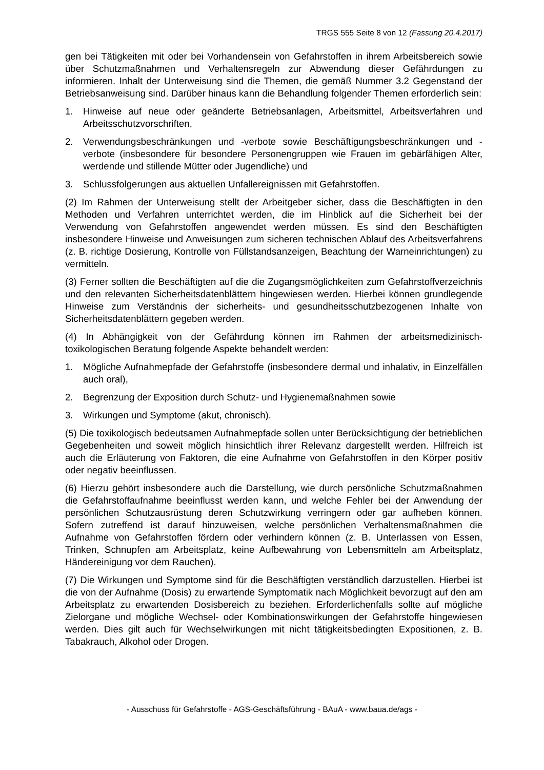TRGS 555 Seite 8 von 12 (Fassung 20.4.2017)
gen bei Tätigkeiten mit oder bei Vorhandensein von Gefahrstoffen in ihrem Arbeitsbereich sowie über Schutzmaßnahmen und Verhaltensregeln zur Abwendung dieser Gefährdungen zu informieren. Inhalt der Unterweisung sind die Themen, die gemäß Nummer 3.2 Gegenstand der Betriebsanweisung sind. Darüber hinaus kann die Behandlung folgender Themen erforderlich sein:
1. Hinweise auf neue oder geänderte Betriebsanlagen, Arbeitsmittel, Arbeitsverfahren und Arbeitsschutzvorschriften,
2. Verwendungsbeschränkungen und -verbote sowie Beschäftigungsbeschränkungen und -verbote (insbesondere für besondere Personengruppen wie Frauen im gebärfähigen Alter, werdende und stillende Mütter oder Jugendliche) und
3. Schlussfolgerungen aus aktuellen Unfallereignissen mit Gefahrstoffen.
(2) Im Rahmen der Unterweisung stellt der Arbeitgeber sicher, dass die Beschäftigten in den Methoden und Verfahren unterrichtet werden, die im Hinblick auf die Sicherheit bei der Verwendung von Gefahrstoffen angewendet werden müssen. Es sind den Beschäftigten insbesondere Hinweise und Anweisungen zum sicheren technischen Ablauf des Arbeitsverfahrens (z. B. richtige Dosierung, Kontrolle von Füllstandsanzeigen, Beachtung der Warneinrichtungen) zu vermitteln.
(3) Ferner sollten die Beschäftigten auf die die Zugangsmöglichkeiten zum Gefahrstoffverzeichnis und den relevanten Sicherheitsdatenblättern hingewiesen werden. Hierbei können grundlegende Hinweise zum Verständnis der sicherheits- und gesundheitsschutzbezogenen Inhalte von Sicherheitsdatenblättern gegeben werden.
(4) In Abhängigkeit von der Gefährdung können im Rahmen der arbeitsmedizinisch-toxikologischen Beratung folgende Aspekte behandelt werden:
1. Mögliche Aufnahmepfade der Gefahrstoffe (insbesondere dermal und inhalativ, in Einzelfällen auch oral),
2. Begrenzung der Exposition durch Schutz- und Hygienemaßnahmen sowie
3. Wirkungen und Symptome (akut, chronisch).
(5) Die toxikologisch bedeutsamen Aufnahmepfade sollen unter Berücksichtigung der betrieblichen Gegebenheiten und soweit möglich hinsichtlich ihrer Relevanz dargestellt werden. Hilfreich ist auch die Erläuterung von Faktoren, die eine Aufnahme von Gefahrstoffen in den Körper positiv oder negativ beeinflussen.
(6) Hierzu gehört insbesondere auch die Darstellung, wie durch persönliche Schutzmaßnahmen die Gefahrstoffaufnahme beeinflusst werden kann, und welche Fehler bei der Anwendung der persönlichen Schutzausrüstung deren Schutzwirkung verringern oder gar aufheben können. Sofern zutreffend ist darauf hinzuweisen, welche persönlichen Verhaltensmaßnahmen die Aufnahme von Gefahrstoffen fördern oder verhindern können (z. B. Unterlassen von Essen, Trinken, Schnupfen am Arbeitsplatz, keine Aufbewahrung von Lebensmitteln am Arbeitsplatz, Händereinigung vor dem Rauchen).
(7) Die Wirkungen und Symptome sind für die Beschäftigten verständlich darzustellen. Hierbei ist die von der Aufnahme (Dosis) zu erwartende Symptomatik nach Möglichkeit bevorzugt auf den am Arbeitsplatz zu erwartenden Dosisbereich zu beziehen. Erforderlichenfalls sollte auf mögliche Zielorgane und mögliche Wechsel- oder Kombinationswirkungen der Gefahrstoffe hingewiesen werden. Dies gilt auch für Wechselwirkungen mit nicht tätigkeitsbedingten Expositionen, z. B. Tabakrauch, Alkohol oder Drogen.
- Ausschuss für Gefahrstoffe - AGS-Geschäftsführung - BAuA - www.baua.de/ags -